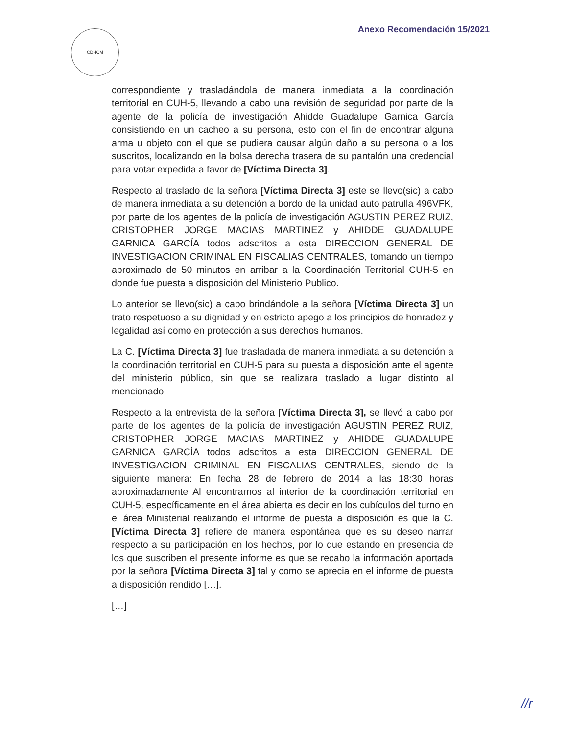CDHCM Anexo Recomendación 15/2021
correspondiente y trasladándola de manera inmediata a la coordinación territorial en CUH-5, llevando a cabo una revisión de seguridad por parte de la agente de la policía de investigación Ahidde Guadalupe Garnica García consistiendo en un cacheo a su persona, esto con el fin de encontrar alguna arma u objeto con el que se pudiera causar algún daño a su persona o a los suscritos, localizando en la bolsa derecha trasera de su pantalón una credencial para votar expedida a favor de [Víctima Directa 3].
Respecto al traslado de la señora [Víctima Directa 3] este se llevo(sic) a cabo de manera inmediata a su detención a bordo de la unidad auto patrulla 496VFK, por parte de los agentes de la policía de investigación AGUSTIN PEREZ RUIZ, CRISTOPHER JORGE MACIAS MARTINEZ y AHIDDE GUADALUPE GARNICA GARCÍA todos adscritos a esta DIRECCION GENERAL DE INVESTIGACION CRIMINAL EN FISCALIAS CENTRALES, tomando un tiempo aproximado de 50 minutos en arribar a la Coordinación Territorial CUH-5 en donde fue puesta a disposición del Ministerio Publico.
Lo anterior se llevo(sic) a cabo brindándole a la señora [Víctima Directa 3] un trato respetuoso a su dignidad y en estricto apego a los principios de honradez y legalidad así como en protección a sus derechos humanos.
La C. [Víctima Directa 3] fue trasladada de manera inmediata a su detención a la coordinación territorial en CUH-5 para su puesta a disposición ante el agente del ministerio público, sin que se realizara traslado a lugar distinto al mencionado.
Respecto a la entrevista de la señora [Víctima Directa 3], se llevó a cabo por parte de los agentes de la policía de investigación AGUSTIN PEREZ RUIZ, CRISTOPHER JORGE MACIAS MARTINEZ y AHIDDE GUADALUPE GARNICA GARCÍA todos adscritos a esta DIRECCION GENERAL DE INVESTIGACION CRIMINAL EN FISCALIAS CENTRALES, siendo de la siguiente manera: En fecha 28 de febrero de 2014 a las 18:30 horas aproximadamente Al encontrarnos al interior de la coordinación territorial en CUH-5, específicamente en el área abierta es decir en los cubículos del turno en el área Ministerial realizando el informe de puesta a disposición es que la C. [Víctima Directa 3] refiere de manera espontánea que es su deseo narrar respecto a su participación en los hechos, por lo que estando en presencia de los que suscriben el presente informe es que se recabo la información aportada por la señora [Víctima Directa 3] tal y como se aprecia en el informe de puesta a disposición rendido […].
[…]
//r